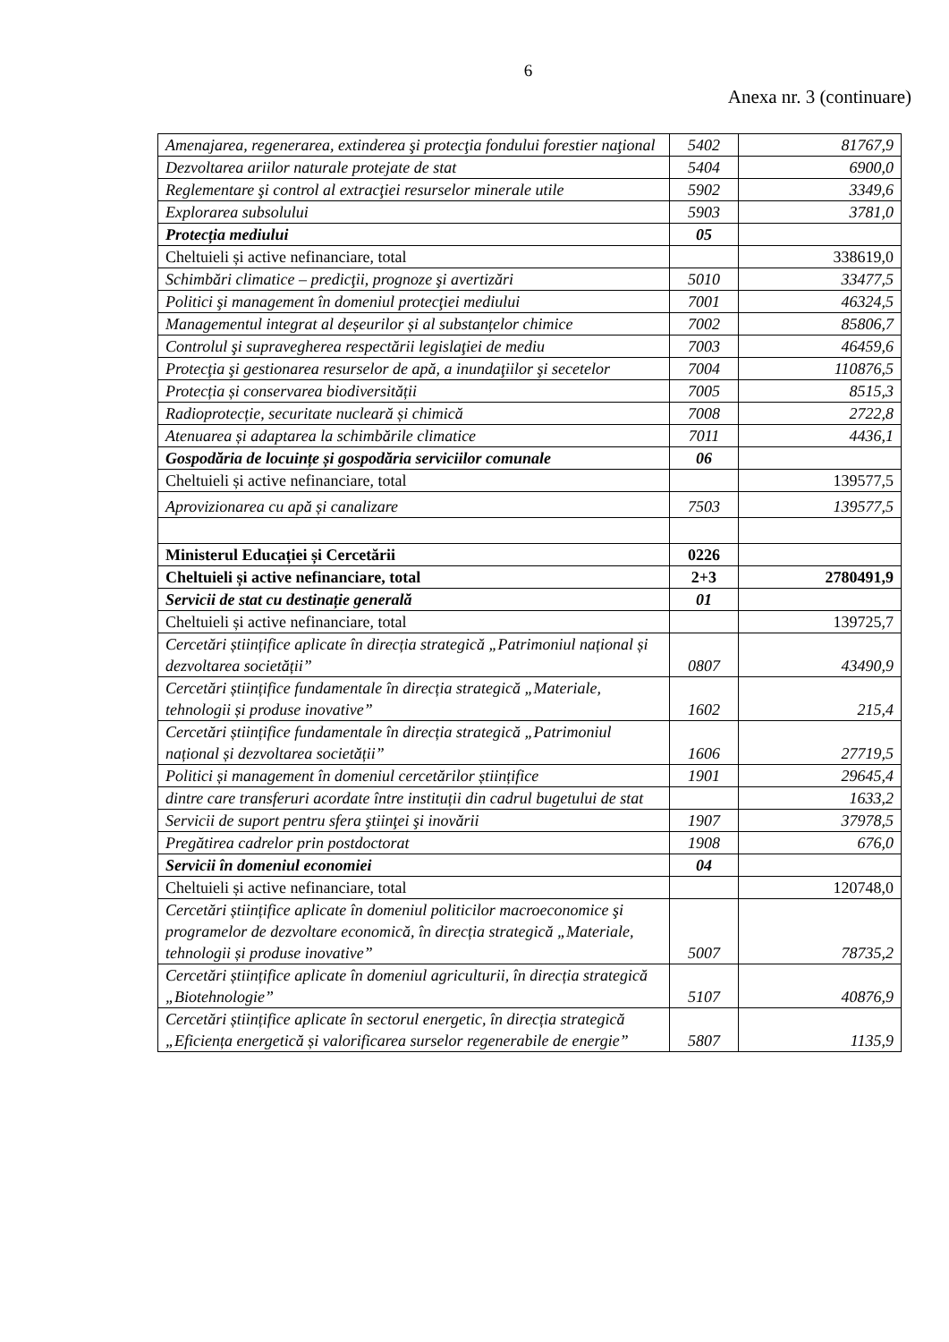6
Anexa nr. 3 (continuare)
| Amenajarea, regenerarea, extinderea şi protecţia fondului forestier naţional | 5402 | 81767,9 |
| Dezvoltarea ariilor naturale protejate de stat | 5404 | 6900,0 |
| Reglementare şi control al extracţiei resurselor minerale utile | 5902 | 3349,6 |
| Explorarea subsolului | 5903 | 3781,0 |
| Protecția mediului | 05 | |
| Cheltuieli și active nefinanciare, total | | 338619,0 |
| Schimbări climatice – predicţii, prognoze şi avertizări | 5010 | 33477,5 |
| Politici şi management în domeniul protecţiei mediului | 7001 | 46324,5 |
| Managementul integrat al deșeurilor și al substanțelor chimice | 7002 | 85806,7 |
| Controlul şi supravegherea respectării legislaţiei de mediu | 7003 | 46459,6 |
| Protecţia şi gestionarea resurselor de apă, a inundaţiilor şi secetelor | 7004 | 110876,5 |
| Protecția și conservarea biodiversității | 7005 | 8515,3 |
| Radioprotecție, securitate nucleară și chimică | 7008 | 2722,8 |
| Atenuarea și adaptarea la schimbările climatice | 7011 | 4436,1 |
| Gospodăria de locuințe și gospodăria serviciilor comunale | 06 | |
| Cheltuieli și active nefinanciare, total | | 139577,5 |
| Aprovizionarea cu apă și canalizare | 7503 | 139577,5 |
| Ministerul Educației și Cercetării | 0226 | |
| Cheltuieli și active nefinanciare, total | 2+3 | 2780491,9 |
| Servicii de stat cu destinație generală | 01 | |
| Cheltuieli și active nefinanciare, total | | 139725,7 |
| Cercetări științifice aplicate în direcția strategică „Patrimoniul național și dezvoltarea societății” | 0807 | 43490,9 |
| Cercetări științifice fundamentale în direcția strategică „Materiale, tehnologii și produse inovative” | 1602 | 215,4 |
| Cercetări științifice fundamentale în direcția strategică „Patrimoniul național și dezvoltarea societății” | 1606 | 27719,5 |
| Politici și management în domeniul cercetărilor științifice | 1901 | 29645,4 |
| dintre care transferuri acordate între instituții din cadrul bugetului de stat | | 1633,2 |
| Servicii de suport pentru sfera ştiinţei şi inovării | 1907 | 37978,5 |
| Pregătirea cadrelor prin postdoctorat | 1908 | 676,0 |
| Servicii în domeniul economiei | 04 | |
| Cheltuieli și active nefinanciare, total | | 120748,0 |
| Cercetări științifice aplicate în domeniul politicilor macroeconomice şi programelor de dezvoltare economică, în direcția strategică „Materiale, tehnologii și produse inovative” | 5007 | 78735,2 |
| Cercetări științifice aplicate în domeniul agriculturii, în direcția strategică „Biotehnologie” | 5107 | 40876,9 |
| Cercetări științifice aplicate în sectorul energetic, în direcția strategică „Eficiența energetică și valorificarea surselor regenerabile de energie” | 5807 | 1135,9 |